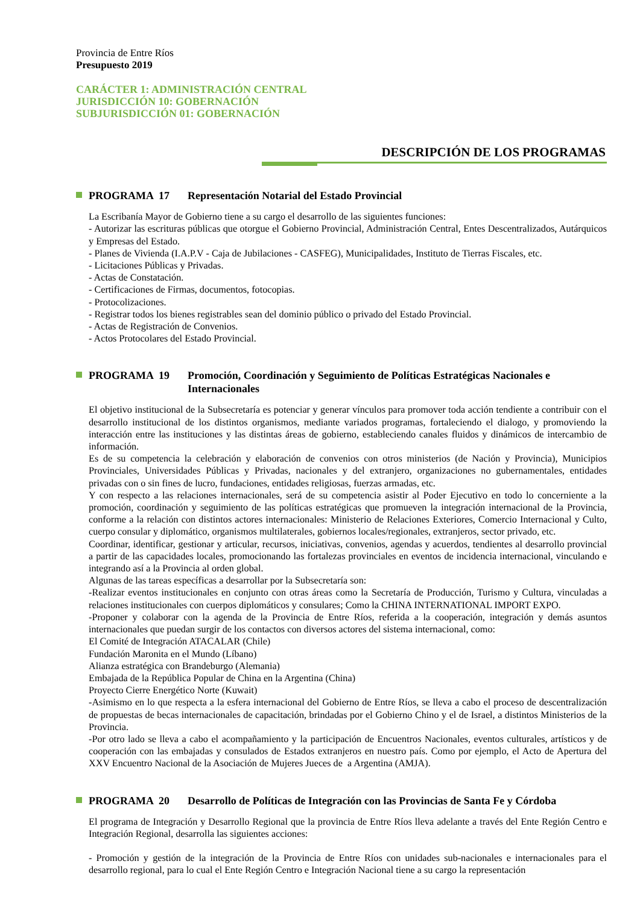Provincia de Entre Ríos
Presupuesto 2019
CARÁCTER 1: ADMINISTRACIÓN CENTRAL
JURISDICCIÓN 10: GOBERNACIÓN
SUBJURISDICCIÓN 01: GOBERNACIÓN
DESCRIPCIÓN DE LOS PROGRAMAS
PROGRAMA 17 Representación Notarial del Estado Provincial
La Escribanía Mayor de Gobierno tiene a su cargo el desarrollo de las siguientes funciones:
- Autorizar las escrituras públicas que otorgue el Gobierno Provincial, Administración Central, Entes Descentralizados, Autárquicos y Empresas del Estado.
- Planes de Vivienda (I.A.P.V - Caja de Jubilaciones - CASFEG), Municipalidades, Instituto de Tierras Fiscales, etc.
- Licitaciones Públicas y Privadas.
- Actas de Constatación.
- Certificaciones de Firmas, documentos, fotocopias.
- Protocolizaciones.
- Registrar todos los bienes registrables sean del dominio público o privado del Estado Provincial.
- Actas de Registración de Convenios.
- Actos Protocolares del Estado Provincial.
PROGRAMA 19 Promoción, Coordinación y Seguimiento de Políticas Estratégicas Nacionales e Internacionales
El objetivo institucional de la Subsecretaría es potenciar y generar vínculos para promover toda acción tendiente a contribuir con el desarrollo institucional de los distintos organismos, mediante variados programas, fortaleciendo el dialogo, y promoviendo la interacción entre las instituciones y las distintas áreas de gobierno, estableciendo canales fluidos y dinámicos de intercambio de información.
Es de su competencia la celebración y elaboración de convenios con otros ministerios (de Nación y Provincia), Municipios Provinciales, Universidades Públicas y Privadas, nacionales y del extranjero, organizaciones no gubernamentales, entidades privadas con o sin fines de lucro, fundaciones, entidades religiosas, fuerzas armadas, etc.
Y con respecto a las relaciones internacionales, será de su competencia asistir al Poder Ejecutivo en todo lo concerniente a la promoción, coordinación y seguimiento de las políticas estratégicas que promueven la integración internacional de la Provincia, conforme a la relación con distintos actores internacionales: Ministerio de Relaciones Exteriores, Comercio Internacional y Culto, cuerpo consular y diplomático, organismos multilaterales, gobiernos locales/regionales, extranjeros, sector privado, etc.
Coordinar, identificar, gestionar y articular, recursos, iniciativas, convenios, agendas y acuerdos, tendientes al desarrollo provincial a partir de las capacidades locales, promocionando las fortalezas provinciales en eventos de incidencia internacional, vinculando e integrando así a la Provincia al orden global.
Algunas de las tareas específicas a desarrollar por la Subsecretaría son:
-Realizar eventos institucionales en conjunto con otras áreas como la Secretaría de Producción, Turismo y Cultura, vinculadas a relaciones institucionales con cuerpos diplomáticos y consulares; Como la CHINA INTERNATIONAL IMPORT EXPO.
-Proponer y colaborar con la agenda de la Provincia de Entre Ríos, referida a la cooperación, integración y demás asuntos internacionales que puedan surgir de los contactos con diversos actores del sistema internacional, como:
El Comité de Integración ATACALAR (Chile)
Fundación Maronita en el Mundo (Líbano)
Alianza estratégica con Brandeburgo (Alemania)
Embajada de la República Popular de China en la Argentina (China)
Proyecto Cierre Energético Norte (Kuwait)
-Asimismo en lo que respecta a la esfera internacional del Gobierno de Entre Ríos, se lleva a cabo el proceso de descentralización de propuestas de becas internacionales de capacitación, brindadas por el Gobierno Chino y el de Israel, a distintos Ministerios de la Provincia.
-Por otro lado se lleva a cabo el acompañamiento y la participación de Encuentros Nacionales, eventos culturales, artísticos y de cooperación con las embajadas y consulados de Estados extranjeros en nuestro país. Como por ejemplo, el Acto de Apertura del XXV Encuentro Nacional de la Asociación de Mujeres Jueces de a Argentina (AMJA).
PROGRAMA 20 Desarrollo de Políticas de Integración con las Provincias de Santa Fe y Córdoba
El programa de Integración y Desarrollo Regional que la provincia de Entre Ríos lleva adelante a través del Ente Región Centro e Integración Regional, desarrolla las siguientes acciones:
- Promoción y gestión de la integración de la Provincia de Entre Ríos con unidades sub-nacionales e internacionales para el desarrollo regional, para lo cual el Ente Región Centro e Integración Nacional tiene a su cargo la representación